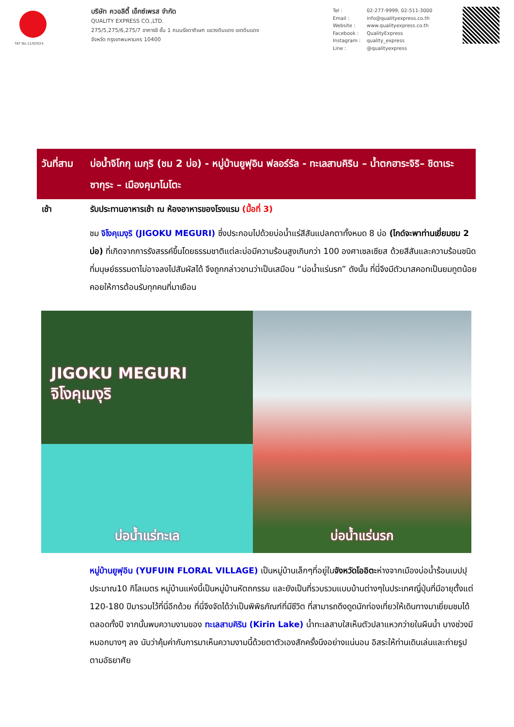TAT No.11/02024
บริษัท ควอลิตี้ เอ็กซ์เพรส จำกัด
QUALITY EXPRESS CO.,LTD.
275/5,275/6,275/7 อาคารซี ชั้น 1 ถนนรัชดาภิเษก แขวงดินแดง เขตดินแดง
จังหวัด กรุงเทพมหานคร 10400
Tel : 02-277-9999, 02-511-3000 Email : info@qualityexpress.co.th Website : www.qualityexpress.co.th Facebook : QualityExpress Instagram : quality_express Line : @qualityexpress
วันที่สาม
บ่อน้ำจิโกกุ เมกุริ (ชม 2 บ่อ) - หมู่บ้านยูฟุอิน ฟลอร์รัล - ทะเลสาบคิริน – น้ำตกฮาระจิริ– ชิดาเระซากุระ – เมืองคุมาโมโตะ
เช้า รับประทานอาหารเช้า ณ ห้องอาหารของโรงแรม (มื้อที่ 3)
ชม จิโงคุเมงุริ (JIGOKU MEGURI) ซึ่งประกอบไปด้วยบ่อน้ำแร่สีสันแปลกตาทั้งหมด 8 บ่อ (ไกด์จะพาท่านเยี่ยมชม 2 บ่อ) ที่เกิดจากการรังสรรค์ขึ้นโดยธรรมชาติแต่ละบ่อมีความร้อนสูงเกินกว่า 100 องศาเซลเซียส ด้วยสีสันและความร้อนชนิดที่มนุษย์ธรรมดาไม่อาจลงไปสัมผัสได้ จึงถูกกล่าวขานว่าเป็นเสมือน “บ่อน้ำแร่นรก” ดังนั้น ที่นี่จึงมีตัวมาสคอทเป็นยมทูตน้อยคอยให้การต้อนรับทุกคนที่มาเยือน
JIGOKU MEGURI
จิโงคุเมงุริ
บ่อน้ำแร่ทะเล
บ่อน้ำแร่นรก
หมู่บ้านยูฟุอิน (YUFUIN FLORAL VILLAGE) เป็นหมู่บ้านเล็กๆที่อยู่ในจังหวัดโออิตะห่างจากเมืองบ่อน้ำร้อนเบปปุประมาณ10 กิโลเมตร หมู่บ้านแห่งนี้เป็นหมู่บ้านหัตถกรรม และยังเป็นที่รวบรวมแบบบ้านต่างๆในประเทศญี่ปุ่นที่มีอายุตั้งแต่ 120-180 ปีมารวมไว้ที่นี่อีกด้วย ที่นี่จึงจัดได้ว่าเป็นพิพิธภัณฑ์ที่มีชีวิต ที่สามารถดึงดูดนักท่องเที่ยวให้เดินทางมาเยี่ยมชมได้ตลอดทั้งปี จากนั้นพบความงามของ ทะเลสาบคิริน (Kirin Lake) น้ำทะเลสาบใสเห็นตัวปลาแหวกว่ายในผืนน้ำ บางช่วงมีหมอกบางๆ ลง นับว่าคุ้มค่ากับการมาเห็นความงามนี้ด้วยตาตัวเองสักครั้งนึงอย่างแน่นอน อิสระให้ท่านเดินเล่นและถ่ายรูปตามอัธยาศัย